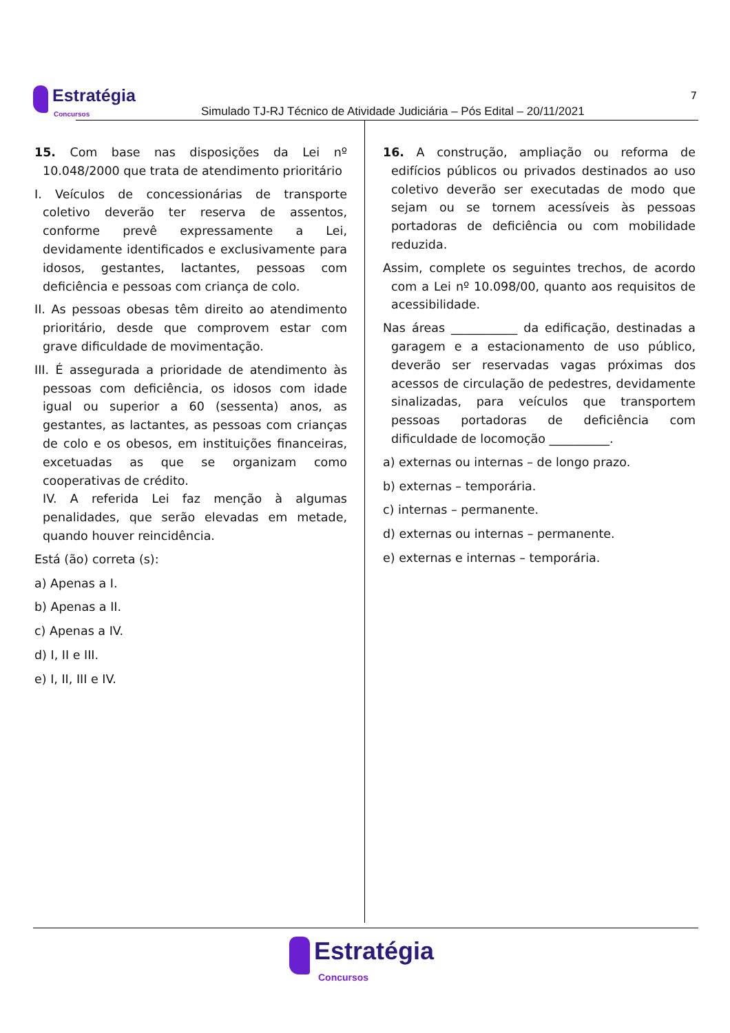Estratégia
Concursos
Simulado TJ-RJ Técnico de Atividade Judiciária – Pós Edital – 20/11/2021
7
15. Com base nas disposições da Lei nº 10.048/2000 que trata de atendimento prioritário
I. Veículos de concessionárias de transporte coletivo deverão ter reserva de assentos, conforme prevê expressamente a Lei, devidamente identificados e exclusivamente para idosos, gestantes, lactantes, pessoas com deficiência e pessoas com criança de colo.
II. As pessoas obesas têm direito ao atendimento prioritário, desde que comprovem estar com grave dificuldade de movimentação.
III. É assegurada a prioridade de atendimento às pessoas com deficiência, os idosos com idade igual ou superior a 60 (sessenta) anos, as gestantes, as lactantes, as pessoas com crianças de colo e os obesos, em instituições financeiras, excetuadas as que se organizam como cooperativas de crédito.
IV. A referida Lei faz menção à algumas penalidades, que serão elevadas em metade, quando houver reincidência.
Está (ão) correta (s):
a) Apenas a I.
b) Apenas a II.
c) Apenas a IV.
d) I, II e III.
e) I, II, III e IV.
16. A construção, ampliação ou reforma de edifícios públicos ou privados destinados ao uso coletivo deverão ser executadas de modo que sejam ou se tornem acessíveis às pessoas portadoras de deficiência ou com mobilidade reduzida.
Assim, complete os seguintes trechos, de acordo com a Lei nº 10.098/00, quanto aos requisitos de acessibilidade.
Nas áreas ___________ da edificação, destinadas a garagem e a estacionamento de uso público, deverão ser reservadas vagas próximas dos acessos de circulação de pedestres, devidamente sinalizadas, para veículos que transportem pessoas portadoras de deficiência com dificuldade de locomoção __________.
a) externas ou internas – de longo prazo.
b) externas – temporária.
c) internas – permanente.
d) externas ou internas – permanente.
e) externas e internas – temporária.
Estratégia
Concursos